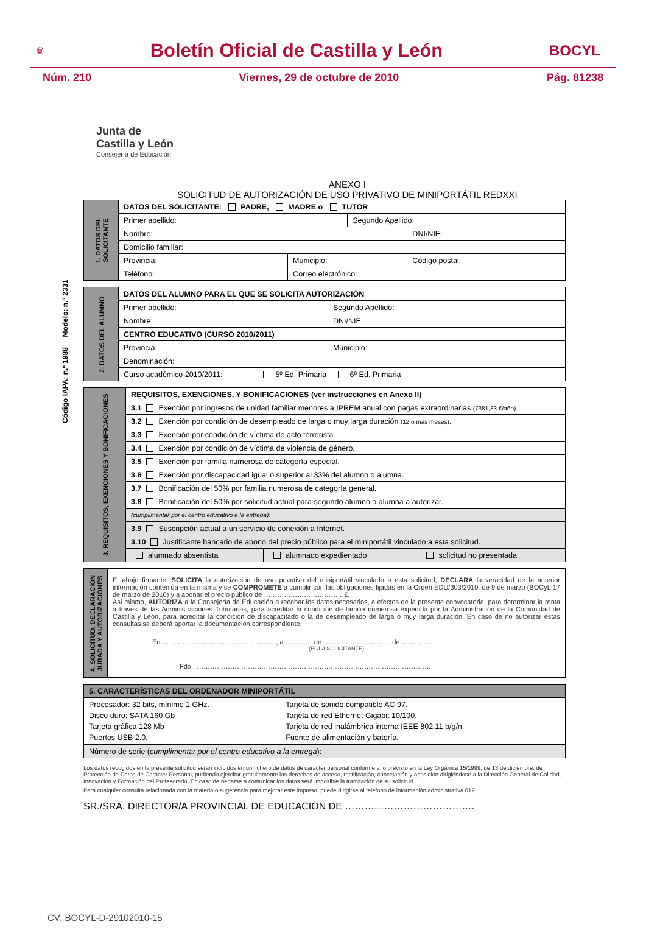♛
Boletín Oficial de Castilla y León
BOCYL
Núm. 210 Viernes, 29 de octubre de 2010 Pág. 81238
Junta de
Castilla y León
Consejería de Educación
ANEXO I
SOLICITUD DE AUTORIZACIÓN DE USO PRIVATIVO DE MINIPORTÁTIL REDXXI
Código IAPA: n.º 1988 Modelo: n.º 2331
| 1. DATOS DEL SOLICITANTE | DATOS DEL SOLICITANTE: PADRE, MADRE o TUTOR | | | |
| | Primer apellido: | | Segundo Apellido: | |
| | Nombre: | | | DNI/NIE: |
| | Domicilio familiar: | | | |
| | Provincia: | Municipio: | | Código postal: |
| | Teléfono: | Correo electrónico: | | |
| 2. DATOS DEL ALUMNO | DATOS DEL ALUMNO PARA EL QUE SE SOLICITA AUTORIZACIÓN | | |
| | Primer apellido: | | Segundo Apellido: |
| | Nombre: | | DNI/NIE: |
| | CENTRO EDUCATIVO (CURSO 2010/2011) | | |
| | Provincia: | Municipio: | |
| | Denominación: | | |
| | Curso académico 2010/2011: 5º Ed. Primaria 6º Ed. Primaria | | |
| 3. REQUISITOS, EXENCIONES Y BONIFICACIONES | REQUISITOS, EXENCIONES, Y BONIFICACIONES (ver instrucciones en Anexo II) | | |
| | 3.1 Exención por ingresos de unidad familiar menores a IPREM anual con pagas extraordinarias (7381,33 €/año) . | | |
| | 3.2 Exención por condición de desempleado de larga o muy larga duración (12 o más meses) . | | |
| | 3.3 Exención por condición de víctima de acto terrorista. | | |
| | 3.4 Exención por condición de víctima de violencia de género. | | |
| | 3.5 Exención por familia numerosa de categoría especial. | | |
| | 3.6 Exención por discapacidad igual o superior al 33% del alumno o alumna. | | |
| | 3.7 Bonificación del 50% por familia numerosa de categoría general. | | |
| | 3.8 Bonificación del 50% por solicitud actual para segundo alumno o alumna a autorizar. | | |
| | (cumplimentar por el centro educativo a la entrega): | | |
| | 3.9 Suscripción actual a un servicio de conexión a Internet. | | |
| | 3.10 Justificante bancario de abono del precio público para el miniportátil vinculado a esta solicitud. | | |
| | alumnado absentista | alumnado expedientado | solicitud no presentada |
| 4. SOLICITUD, DECLARACIÓN JURADA Y AUTORIZACIONES | El abajo firmante, SOLICITA la autorización de uso privativo del miniportátil vinculado a esta solicitud, DECLARA la veracidad de la anterior información contenida en la misma y se COMPROMETE a cumplir con las obligaciones fijadas en la Orden EDU/303/2010, de 9 de marzo (BOCyL 17 de marzo de 2010) y a abonar el precio público de ………………………………€. Así mismo, AUTORIZA a la Consejería de Educación a recabar los datos necesarios, a efectos de la presente convocatoria, para determinar la renta a través de las Administraciones Tributarias, para acreditar la condición de familia numerosa expedida por la Administración de la Comunidad de Castilla y León, para acreditar la condición de discapacitado o la de desempleado de larga o muy larga duración. En caso de no autorizar estas consultas se deberá aportar la documentación correspondiente. En ……………………………………………, a ………… de ………………………… de …………… (EL/LA SOLICITANTE) Fdo.: …………………………………………………………………………………………… |
| 5. CARACTERÍSTICAS DEL ORDENADOR MINIPORTÁTIL | |
| Procesador: 32 bits, mínimo 1 GHz. Disco duro: SATA 160 Gb Tarjeta gráfica 128 Mb Puertos USB 2.0. | Tarjeta de sonido compatible AC 97. Tarjeta de red Ethernet Gigabit 10/100. Tarjeta de red inalámbrica interna IEEE 802.11 b/g/n. Fuente de alimentación y batería. |
| Número de serie ( cumplimentar por el centro educativo a la entrega ): | |
Los datos recogidos en la presente solicitud serán incluidos en un fichero de datos de carácter personal conforme a lo previsto en la Ley Orgánica 15/1999, de 13 de diciembre, de Protección de Datos de Carácter Personal, pudiendo ejercitar gratuitamente los derechos de acceso, rectificación, cancelación y oposición dirigiéndose a la Dirección General de Calidad, Innovación y Formación del Profesorado. En caso de negarse a comunicar los datos será imposible la tramitación de su solicitud.
Para cualquier consulta relacionada con la materia o sugerencia para mejorar este impreso, puede dirigirse al teléfono de información administrativa 012.
SR./SRA. DIRECTOR/A PROVINCIAL DE EDUCACIÓN DE ………………………………….
CV: BOCYL-D-29102010-15